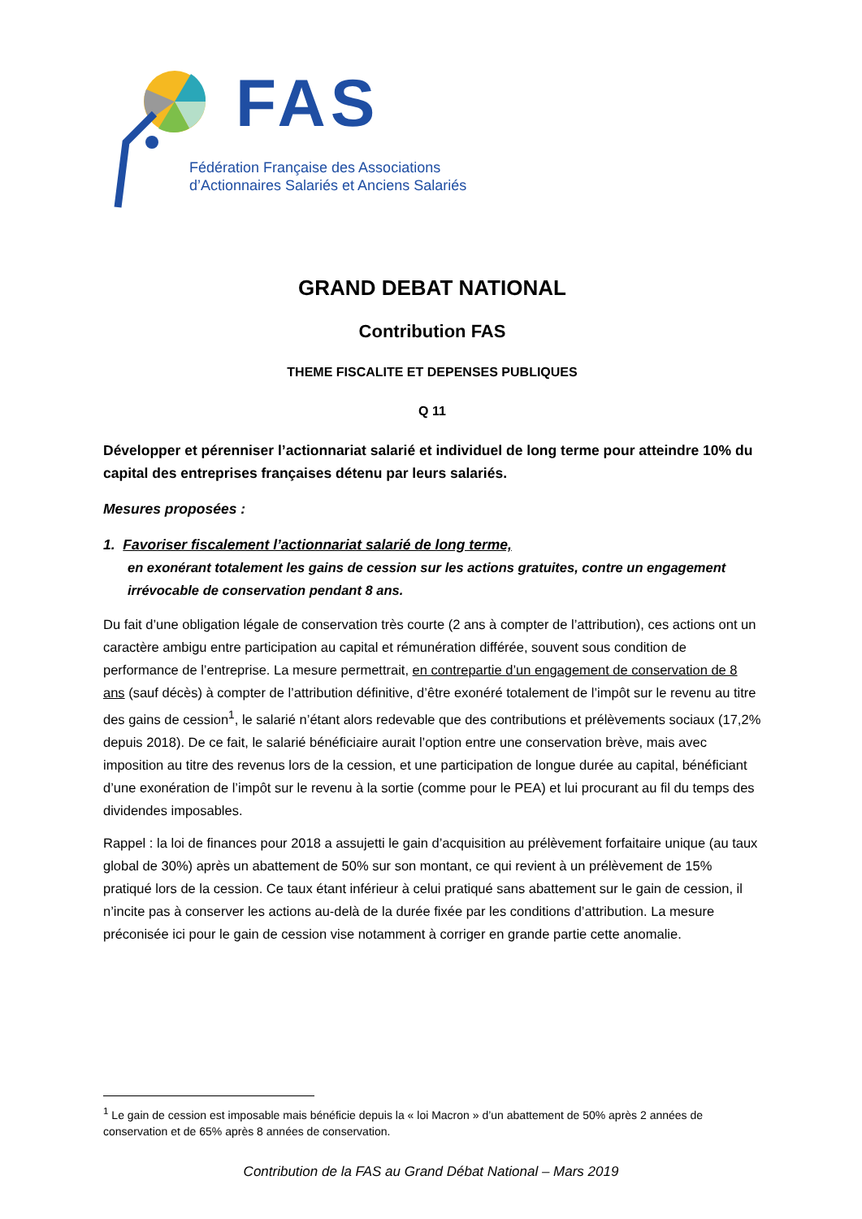FAS
Fédération Française des Associations
d’Actionnaires Salariés et Anciens Salariés
GRAND DEBAT NATIONAL
Contribution FAS
THEME FISCALITE ET DEPENSES PUBLIQUES
Q 11
Développer et pérenniser l’actionnariat salarié et individuel de long terme pour atteindre 10% du capital des entreprises françaises détenu par leurs salariés.
Mesures proposées :
1. Favoriser fiscalement l’actionnariat salarié de long terme,
en exonérant totalement les gains de cession sur les actions gratuites, contre un engagement irrévocable de conservation pendant 8 ans.
Du fait d’une obligation légale de conservation très courte (2 ans à compter de l’attribution), ces actions ont un caractère ambigu entre participation au capital et rémunération différée, souvent sous condition de performance de l’entreprise. La mesure permettrait, en contrepartie d’un engagement de conservation de 8 ans (sauf décès) à compter de l’attribution définitive, d’être exonéré totalement de l’impôt sur le revenu au titre des gains de cession<sup>1</sup>, le salarié n’étant alors redevable que des contributions et prélèvements sociaux (17,2% depuis 2018). De ce fait, le salarié bénéficiaire aurait l’option entre une conservation brève, mais avec imposition au titre des revenus lors de la cession, et une participation de longue durée au capital, bénéficiant d’une exonération de l’impôt sur le revenu à la sortie (comme pour le PEA) et lui procurant au fil du temps des dividendes imposables.
Rappel : la loi de finances pour 2018 a assujetti le gain d’acquisition au prélèvement forfaitaire unique (au taux global de 30%) après un abattement de 50% sur son montant, ce qui revient à un prélèvement de 15% pratiqué lors de la cession. Ce taux étant inférieur à celui pratiqué sans abattement sur le gain de cession, il n’incite pas à conserver les actions au-delà de la durée fixée par les conditions d’attribution. La mesure préconisée ici pour le gain de cession vise notamment à corriger en grande partie cette anomalie.
<sup>1</sup> Le gain de cession est imposable mais bénéficie depuis la « loi Macron » d’un abattement de 50% après 2 années de conservation et de 65% après 8 années de conservation.
Contribution de la FAS au Grand Débat National – Mars 2019